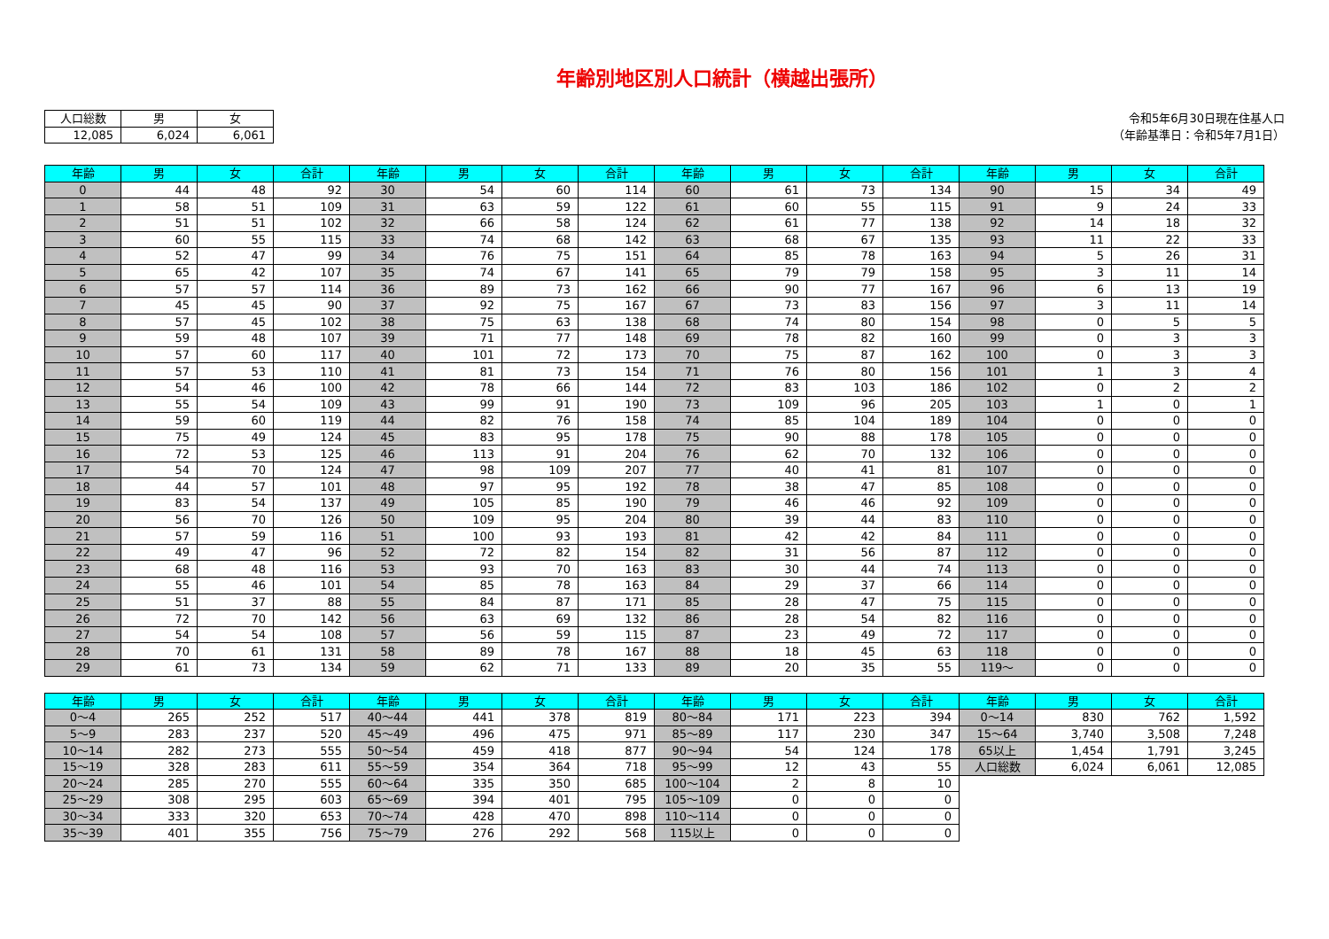年齢別地区別人口統計（横越出張所）
| 人口総数 | 男 | 女 |
| --- | --- | --- |
| 12,085 | 6,024 | 6,061 |
令和5年6月30日現在住基人口
（年齢基準日：令和5年7月1日）
| 年齢 | 男 | 女 | 合計 | 年齢 | 男 | 女 | 合計 | 年齢 | 男 | 女 | 合計 | 年齢 | 男 | 女 | 合計 |
| --- | --- | --- | --- | --- | --- | --- | --- | --- | --- | --- | --- | --- | --- | --- | --- |
| 0 | 44 | 48 | 92 | 30 | 54 | 60 | 114 | 60 | 61 | 73 | 134 | 90 | 15 | 34 | 49 |
| 1 | 58 | 51 | 109 | 31 | 63 | 59 | 122 | 61 | 60 | 55 | 115 | 91 | 9 | 24 | 33 |
| 2 | 51 | 51 | 102 | 32 | 66 | 58 | 124 | 62 | 61 | 77 | 138 | 92 | 14 | 18 | 32 |
| 3 | 60 | 55 | 115 | 33 | 74 | 68 | 142 | 63 | 68 | 67 | 135 | 93 | 11 | 22 | 33 |
| 4 | 52 | 47 | 99 | 34 | 76 | 75 | 151 | 64 | 85 | 78 | 163 | 94 | 5 | 26 | 31 |
| 5 | 65 | 42 | 107 | 35 | 74 | 67 | 141 | 65 | 79 | 79 | 158 | 95 | 3 | 11 | 14 |
| 6 | 57 | 57 | 114 | 36 | 89 | 73 | 162 | 66 | 90 | 77 | 167 | 96 | 6 | 13 | 19 |
| 7 | 45 | 45 | 90 | 37 | 92 | 75 | 167 | 67 | 73 | 83 | 156 | 97 | 3 | 11 | 14 |
| 8 | 57 | 45 | 102 | 38 | 75 | 63 | 138 | 68 | 74 | 80 | 154 | 98 | 0 | 5 | 5 |
| 9 | 59 | 48 | 107 | 39 | 71 | 77 | 148 | 69 | 78 | 82 | 160 | 99 | 0 | 3 | 3 |
| 10 | 57 | 60 | 117 | 40 | 101 | 72 | 173 | 70 | 75 | 87 | 162 | 100 | 0 | 3 | 3 |
| 11 | 57 | 53 | 110 | 41 | 81 | 73 | 154 | 71 | 76 | 80 | 156 | 101 | 1 | 3 | 4 |
| 12 | 54 | 46 | 100 | 42 | 78 | 66 | 144 | 72 | 83 | 103 | 186 | 102 | 0 | 2 | 2 |
| 13 | 55 | 54 | 109 | 43 | 99 | 91 | 190 | 73 | 109 | 96 | 205 | 103 | 1 | 0 | 1 |
| 14 | 59 | 60 | 119 | 44 | 82 | 76 | 158 | 74 | 85 | 104 | 189 | 104 | 0 | 0 | 0 |
| 15 | 75 | 49 | 124 | 45 | 83 | 95 | 178 | 75 | 90 | 88 | 178 | 105 | 0 | 0 | 0 |
| 16 | 72 | 53 | 125 | 46 | 113 | 91 | 204 | 76 | 62 | 70 | 132 | 106 | 0 | 0 | 0 |
| 17 | 54 | 70 | 124 | 47 | 98 | 109 | 207 | 77 | 40 | 41 | 81 | 107 | 0 | 0 | 0 |
| 18 | 44 | 57 | 101 | 48 | 97 | 95 | 192 | 78 | 38 | 47 | 85 | 108 | 0 | 0 | 0 |
| 19 | 83 | 54 | 137 | 49 | 105 | 85 | 190 | 79 | 46 | 46 | 92 | 109 | 0 | 0 | 0 |
| 20 | 56 | 70 | 126 | 50 | 109 | 95 | 204 | 80 | 39 | 44 | 83 | 110 | 0 | 0 | 0 |
| 21 | 57 | 59 | 116 | 51 | 100 | 93 | 193 | 81 | 42 | 42 | 84 | 111 | 0 | 0 | 0 |
| 22 | 49 | 47 | 96 | 52 | 72 | 82 | 154 | 82 | 31 | 56 | 87 | 112 | 0 | 0 | 0 |
| 23 | 68 | 48 | 116 | 53 | 93 | 70 | 163 | 83 | 30 | 44 | 74 | 113 | 0 | 0 | 0 |
| 24 | 55 | 46 | 101 | 54 | 85 | 78 | 163 | 84 | 29 | 37 | 66 | 114 | 0 | 0 | 0 |
| 25 | 51 | 37 | 88 | 55 | 84 | 87 | 171 | 85 | 28 | 47 | 75 | 115 | 0 | 0 | 0 |
| 26 | 72 | 70 | 142 | 56 | 63 | 69 | 132 | 86 | 28 | 54 | 82 | 116 | 0 | 0 | 0 |
| 27 | 54 | 54 | 108 | 57 | 56 | 59 | 115 | 87 | 23 | 49 | 72 | 117 | 0 | 0 | 0 |
| 28 | 70 | 61 | 131 | 58 | 89 | 78 | 167 | 88 | 18 | 45 | 63 | 118 | 0 | 0 | 0 |
| 29 | 61 | 73 | 134 | 59 | 62 | 71 | 133 | 89 | 20 | 35 | 55 | 119～ | 0 | 0 | 0 |
| 年齢 | 男 | 女 | 合計 | 年齢 | 男 | 女 | 合計 | 年齢 | 男 | 女 | 合計 | 年齢 | 男 | 女 | 合計 |
| --- | --- | --- | --- | --- | --- | --- | --- | --- | --- | --- | --- | --- | --- | --- | --- |
| 0～4 | 265 | 252 | 517 | 40～44 | 441 | 378 | 819 | 80～84 | 171 | 223 | 394 | 0～14 | 830 | 762 | 1,592 |
| 5～9 | 283 | 237 | 520 | 45～49 | 496 | 475 | 971 | 85～89 | 117 | 230 | 347 | 15～64 | 3,740 | 3,508 | 7,248 |
| 10～14 | 282 | 273 | 555 | 50～54 | 459 | 418 | 877 | 90～94 | 54 | 124 | 178 | 65以上 | 1,454 | 1,791 | 3,245 |
| 15～19 | 328 | 283 | 611 | 55～59 | 354 | 364 | 718 | 95～99 | 12 | 43 | 55 | 人口総数 | 6,024 | 6,061 | 12,085 |
| 20～24 | 285 | 270 | 555 | 60～64 | 335 | 350 | 685 | 100～104 | 2 | 8 | 10 | | | | |
| 25～29 | 308 | 295 | 603 | 65～69 | 394 | 401 | 795 | 105～109 | 0 | 0 | 0 | | | | |
| 30～34 | 333 | 320 | 653 | 70～74 | 428 | 470 | 898 | 110～114 | 0 | 0 | 0 | | | | |
| 35～39 | 401 | 355 | 756 | 75～79 | 276 | 292 | 568 | 115以上 | 0 | 0 | 0 | | | | |